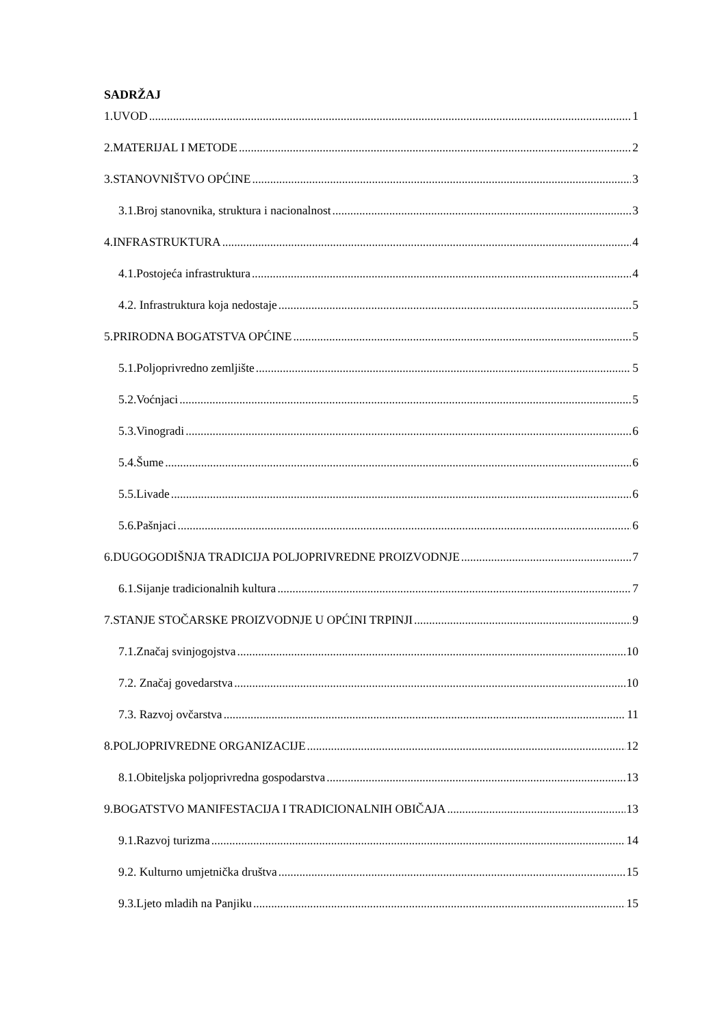SADRŽAJ
1.UVOD 1
2.MATERIJAL I METODE 2
3.STANOVNIŠTVO OPĆINE 3
3.1.Broj stanovnika, struktura i nacionalnost 3
4.INFRASTRUKTURA 4
4.1.Postojeća infrastruktura 4
4.2. Infrastruktura koja nedostaje 5
5.PRIRODNA BOGATSTVA OPĆINE 5
5.1.Poljoprivredno zemljište 5
5.2.Voćnjaci 5
5.3.Vinogradi 6
5.4.Šume 6
5.5.Livade 6
5.6.Pašnjaci 6
6.DUGOGODIŠNJA TRADICIJA POLJOPRIVREDNE PROIZVODNJE 7
6.1.Sijanje tradicionalnih kultura 7
7.STANJE STOČARSKE PROIZVODNJE U OPĆINI TRPINJI 9
7.1.Značaj svinjogojstva 10
7.2. Značaj govedarstva 10
7.3. Razvoj ovčarstva 11
8.POLJOPRIVREDNE ORGANIZACIJE 12
8.1.Obiteljska poljoprivredna gospodarstva 13
9.BOGATSTVO MANIFESTACIJA I TRADICIONALNIH OBIČAJA 13
9.1.Razvoj turizma 14
9.2. Kulturno umjetnička društva 15
9.3.Ljeto mladih na Panjiku 15